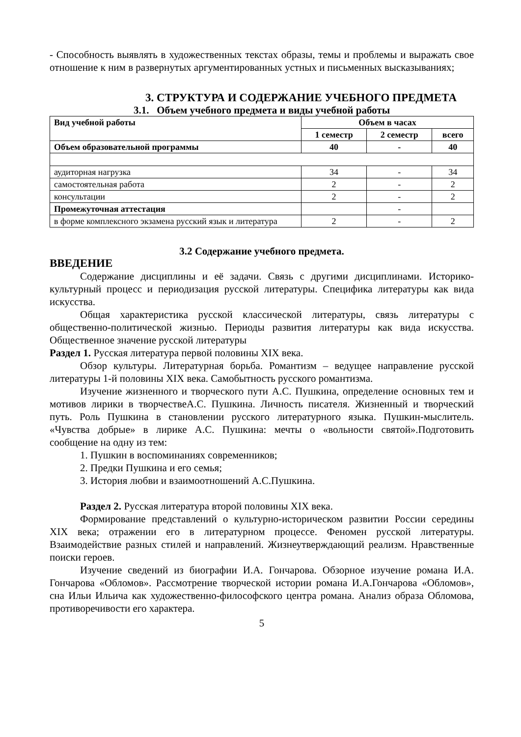- Способность выявлять в художественных текстах образы, темы и проблемы и выражать свое отношение к ним в развернутых аргументированных устных и письменных высказываниях;
3. СТРУКТУРА И СОДЕРЖАНИЕ УЧЕБНОГО ПРЕДМЕТА
3.1. Объем учебного предмета и виды учебной работы
| Вид учебной работы | Объем в часах | | |
| --- | --- | --- | --- |
| | 1 семестр | 2 семестр | всего |
| Объем образовательной программы | 40 | - | 40 |
| аудиторная нагрузка | 34 | - | 34 |
| самостоятельная работа | 2 | - | 2 |
| консультации | 2 | - | 2 |
| Промежуточная аттестация | | - | |
| в форме комплексного экзамена русский язык и литература | 2 | - | 2 |
3.2 Содержание учебного предмета.
ВВЕДЕНИЕ
Содержание дисциплины и её задачи. Связь с другими дисциплинами. Историко-культурный процесс и периодизация русской литературы. Специфика литературы как вида искусства.
Общая характеристика русской классической литературы, связь литературы с общественно-политической жизнью. Периоды развития литературы как вида искусства. Общественное значение русской литературы
Раздел 1. Русская литература первой половины XIX века.
Обзор культуры. Литературная борьба. Романтизм – ведущее направление русской литературы 1-й половины XIX века. Самобытность русского романтизма.
Изучение жизненного и творческого пути А.С. Пушкина, определение основных тем и мотивов лирики в творчествеА.С. Пушкина. Личность писателя. Жизненный и творческий путь. Роль Пушкина в становлении русского литературного языка. Пушкин-мыслитель. «Чувства добрые» в лирике А.С. Пушкина: мечты о «вольности святой».Подготовить сообщение на одну из тем:
1. Пушкин в воспоминаниях современников;
2. Предки Пушкина и его семья;
3. История любви и взаимоотношений А.С.Пушкина.
Раздел 2. Русская литература второй половины XIX века.
Формирование представлений о культурно-историческом развитии России середины XIX века; отражении его в литературном процессе. Феномен русской литературы. Взаимодействие разных стилей и направлений. Жизнеутверждающий реализм. Нравственные поиски героев.
Изучение сведений из биографии И.А. Гончарова. Обзорное изучение романа И.А. Гончарова «Обломов». Рассмотрение творческой истории романа И.А.Гончарова «Обломов», сна Ильи Ильича как художественно-философского центра романа. Анализ образа Обломова, противоречивости его характера.
5